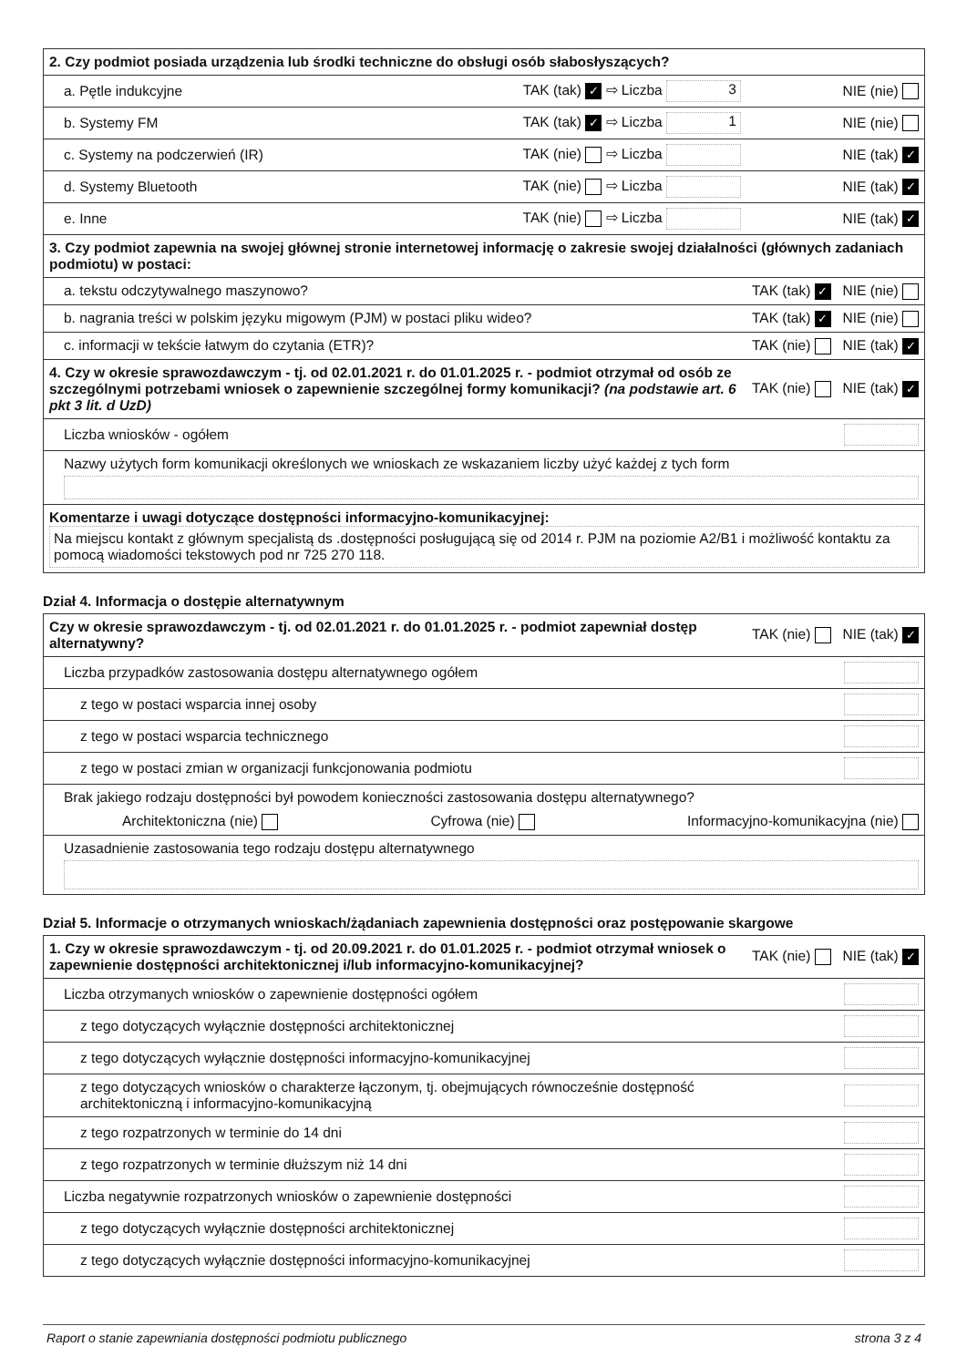| 2. Czy podmiot posiada urządzenia lub środki techniczne do obsługi osób słabosłyszących? | | |
| a. Pętle indukcyjne | TAK (tak) ✓ ⇨ Liczba 3 | NIE (nie) |
| b. Systemy FM | TAK (tak) ✓ ⇨ Liczba 1 | NIE (nie) |
| c. Systemy na podczerwień (IR) | TAK (nie) ⇨ Liczba | NIE (tak) ✓ |
| d. Systemy Bluetooth | TAK (nie) ⇨ Liczba | NIE (tak) ✓ |
| e. Inne | TAK (nie) ⇨ Liczba | NIE (tak) ✓ |
| 3. Czy podmiot zapewnia na swojej głównej stronie internetowej informację o zakresie swojej działalności (głównych zadaniach podmiotu) w postaci: | | |
| a. tekstu odczytywalnego maszynowo? | | TAK (tak) ✓ NIE (nie) |
| b. nagrania treści w polskim języku migowym (PJM) w postaci pliku wideo? | | TAK (tak) ✓ NIE (nie) |
| c. informacji w tekście łatwym do czytania (ETR)? | | TAK (nie) NIE (tak) ✓ |
| 4. Czy w okresie sprawozdawczym - tj. od 02.01.2021 r. do 01.01.2025 r. - podmiot otrzymał od osób ze szczególnymi potrzebami wniosek o zapewnienie szczególnej formy komunikacji? (na podstawie art. 6 pkt 3 lit. d UzD) | | TAK (nie) NIE (tak) ✓ |
| Liczba wniosków - ogółem | | |
| Nazwy użytych form komunikacji określonych we wnioskach ze wskazaniem liczby użyć każdej z tych form | | |
| Komentarze i uwagi dotyczące dostępności informacyjno-komunikacyjnej: Na miejscu kontakt z głównym specjalistą ds .dostępności posługującą się od 2014 r. PJM na poziomie A2/B1 i możliwość kontaktu za pomocą wiadomości tekstowych pod nr 725 270 118. | | |
Dział 4. Informacja o dostępie alternatywnym
| Czy w okresie sprawozdawczym - tj. od 02.01.2021 r. do 01.01.2025 r. - podmiot zapewniał dostęp alternatywny? | TAK (nie) NIE (tak) ✓ |
| Liczba przypadków zastosowania dostępu alternatywnego ogółem | |
| z tego w postaci wsparcia innej osoby | |
| z tego w postaci wsparcia technicznego | |
| z tego w postaci zmian w organizacji funkcjonowania podmiotu | |
| Brak jakiego rodzaju dostępności był powodem konieczności zastosowania dostępu alternatywnego? Architektoniczna (nie) Cyfrowa (nie) Informacyjno-komunikacyjna (nie) | |
| Uzasadnienie zastosowania tego rodzaju dostępu alternatywnego | |
Dział 5. Informacje o otrzymanych wnioskach/żądaniach zapewnienia dostępności oraz postępowanie skargowe
| 1. Czy w okresie sprawozdawczym - tj. od 20.09.2021 r. do 01.01.2025 r. - podmiot otrzymał wniosek o zapewnienie dostępności architektonicznej i/lub informacyjno-komunikacyjnej? | TAK (nie) NIE (tak) ✓ |
| Liczba otrzymanych wniosków o zapewnienie dostępności ogółem | |
| z tego dotyczących wyłącznie dostępności architektonicznej | |
| z tego dotyczących wyłącznie dostępności informacyjno-komunikacyjnej | |
| z tego dotyczących wniosków o charakterze łączonym, tj. obejmujących równocześnie dostępność architektoniczną i informacyjno-komunikacyjną | |
| z tego rozpatrzonych w terminie do 14 dni | |
| z tego rozpatrzonych w terminie dłuższym niż 14 dni | |
| Liczba negatywnie rozpatrzonych wniosków o zapewnienie dostępności | |
| z tego dotyczących wyłącznie dostępności architektonicznej | |
| z tego dotyczących wyłącznie dostępności informacyjno-komunikacyjnej | |
Raport o stanie zapewniania dostępności podmiotu publicznego strona 3 z 4